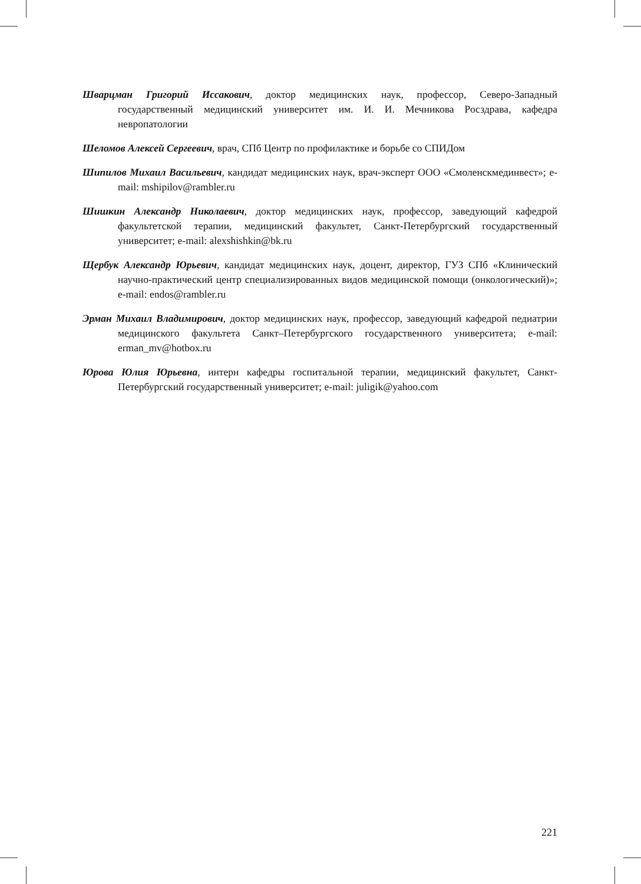Шварцман Григорий Иссакович, доктор медицинских наук, профессор, Северо-Западный государственный медицинский университет им. И. И. Мечникова Росздрава, кафедра невропатологии
Шеломов Алексей Сергеевич, врач, СПб Центр по профилактике и борьбе со СПИДом
Шипилов Михаил Васильевич, кандидат медицинских наук, врач-эксперт ООО «Смоленскмединвест»; e-mail: mshipilov@rambler.ru
Шишкин Александр Николаевич, доктор медицинских наук, профессор, заведующий кафедрой факультетской терапии, медицинский факультет, Санкт-Петербургский государственный университет; e-mail: alexshishkin@bk.ru
Щербук Александр Юрьевич, кандидат медицинских наук, доцент, директор, ГУЗ СПб «Клинический научно-практический центр специализированных видов медицинской помощи (онкологический)»; e-mail: endos@rambler.ru
Эрман Михаил Владимирович, доктор медицинских наук, профессор, заведующий кафедрой педиатрии медицинского факультета Санкт–Петербургского государственного университета; e-mail: erman_mv@hotbox.ru
Юрова Юлия Юрьевна, интерн кафедры госпитальной терапии, медицинский факультет, Санкт-Петербургский государственный университет; e-mail: juligik@yahoo.com
221